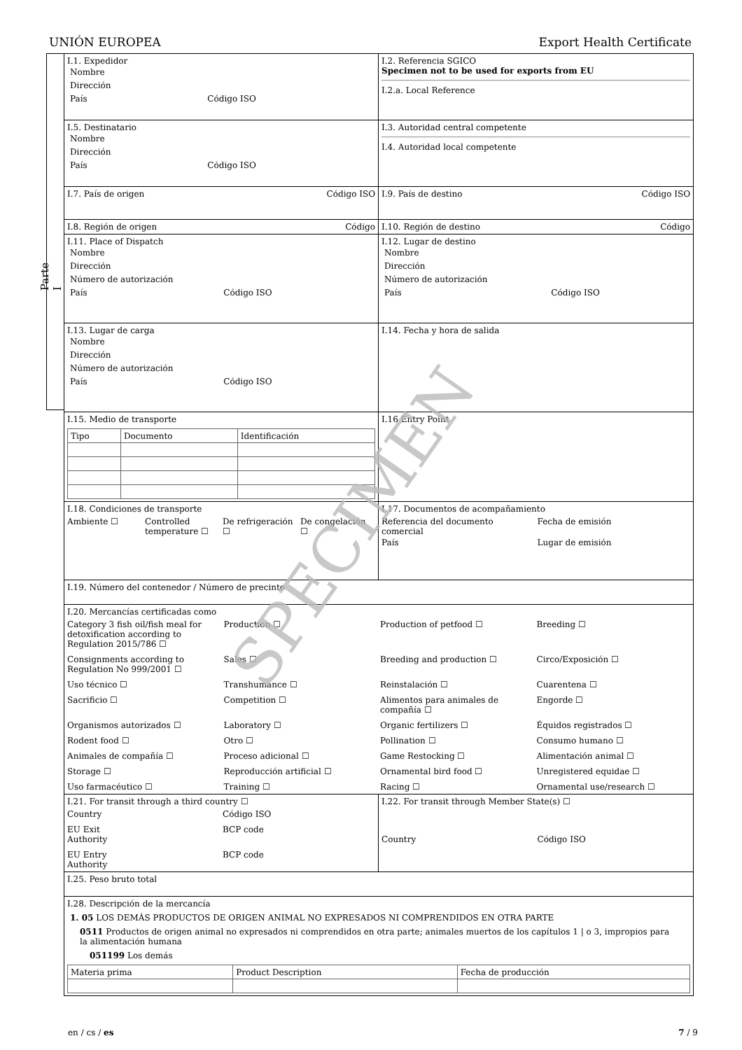UNIÓN EUROPEA Export Health Certificate
Parte I
| I.1. Expedidor Nombre Dirección País Código ISO | I.2. Referencia SGICO Specimen not to be used for exports from EU I.2.a. Local Reference |
| I.5. Destinatario Nombre Dirección País Código ISO | I.3. Autoridad central competente I.4. Autoridad local competente |
| I.7. País de origen Código ISO | I.9. País de destino Código ISO |
| I.8. Región de origen Código | I.10. Región de destino Código |
| I.11. Place of Dispatch Nombre Dirección Número de autorización País Código ISO | I.12. Lugar de destino Nombre Dirección Número de autorización País Código ISO |
| I.13. Lugar de carga Nombre Dirección Número de autorización País Código ISO | I.14. Fecha y hora de salida |
| I.15. Medio de transporte / Tipo / Documento / Identificación / | I.16 Entry Point |
| I.18. Condiciones de transporte Ambiente ☐ Controlled temperature ☐ De refrigeración ☐ De congelación ☐ | I.17. Documentos de acompañamiento Referencia del documento comercial Fecha de emisión País Lugar de emisión |
| I.19. Número del contenedor / Número de precinto | |
| I.20. Mercancías certificadas como Category 3 fish oil/fish meal for detoxification according to Regulation 2015/786 ☐ Production ☐ Production of petfood ☐ Breeding ☐ Consignments according to Regulation No 999/2001 ☐ Sales ☐ Breeding and production ☐ Circo/Exposición ☐ Uso técnico ☐ Transhumance ☐ Reinstalación ☐ Cuarentena ☐ Sacrificio ☐ Competition ☐ Alimentos para animales de compañía ☐ Engorde ☐ Organismos autorizados ☐ Laboratory ☐ Organic fertilizers ☐ Équidos registrados ☐ Rodent food ☐ Otro ☐ Pollination ☐ Consumo humano ☐ Animales de compañía ☐ Proceso adicional ☐ Game Restocking ☐ Alimentación animal ☐ Storage ☐ Reproducción artificial ☐ Ornamental bird food ☐ Unregistered equidae ☐ Uso farmacéutico ☐ Training ☐ Racing ☐ Ornamental use/research ☐ | |
| I.21. For transit through a third country ☐ Country Código ISO EU Exit Authority BCP code EU Entry Authority BCP code | I.22. For transit through Member State(s) ☐ Country Código ISO |
| I.25. Peso bruto total | |
| I.28. Descripción de la mercancía 1. 05 LOS DEMÁS PRODUCTOS DE ORIGEN ANIMAL NO EXPRESADOS NI COMPRENDIDOS EN OTRA PARTE 0511 Productos de origen animal no expresados ni comprendidos en otra parte; animales muertos de los capítulos 1 / o 3, impropios para la alimentación humana 051199 Los demás / Materia prima / Product Description / Fecha de producción / | |
SPECIMEN
en / cs / es 7 / 9